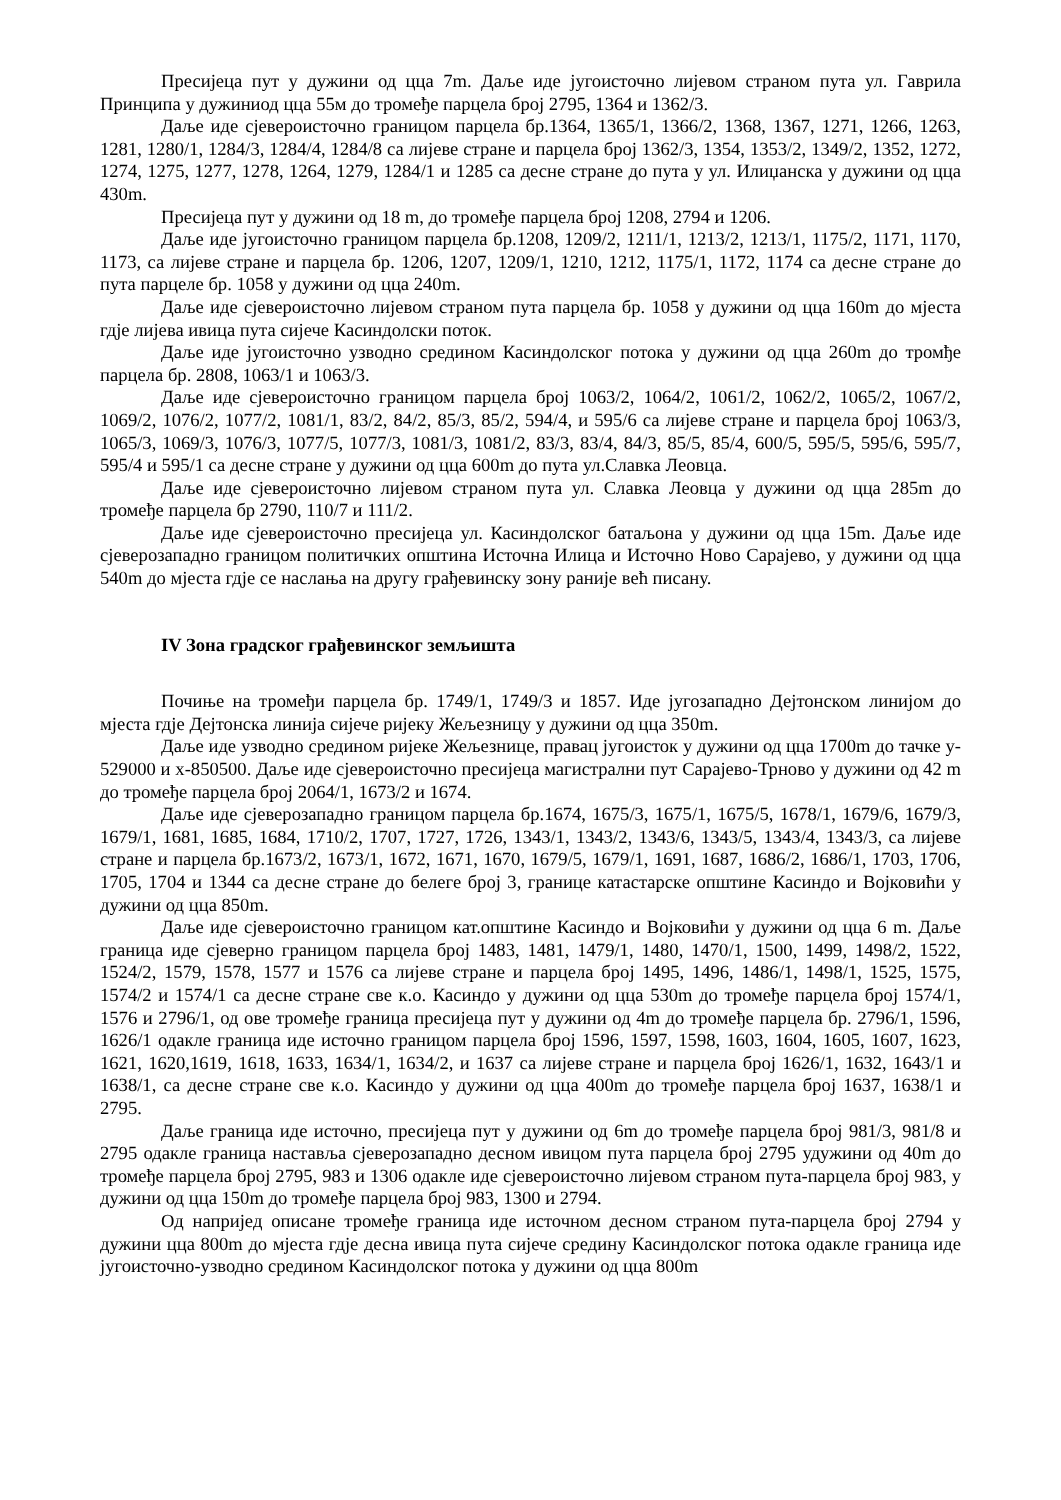Пресијеца пут у дужини од цца 7m. Даље иде југоисточно лијевом страном пута ул. Гаврила Принципа у дужиниод цца 55м до тромеђе парцела број 2795, 1364 и 1362/3.
Даље иде сјевероисточно границом парцела бр.1364, 1365/1, 1366/2, 1368, 1367, 1271, 1266, 1263, 1281, 1280/1, 1284/3, 1284/4, 1284/8 са лијеве стране и парцела број 1362/3, 1354, 1353/2, 1349/2, 1352, 1272, 1274, 1275, 1277, 1278, 1264, 1279, 1284/1 и 1285 са десне стране до пута у ул. Илиџанска у дужини од цца 430m.
Пресијеца пут у дужини од 18 m, до тромеђе парцела број 1208, 2794 и 1206.
Даље иде југоисточно границом парцела бр.1208, 1209/2, 1211/1, 1213/2, 1213/1, 1175/2, 1171, 1170, 1173, са лијеве стране и парцела бр. 1206, 1207, 1209/1, 1210, 1212, 1175/1, 1172, 1174 са десне стране до пута парцеле бр. 1058 у дужини од цца 240m.
Даље иде сјевероисточно лијевом страном пута парцела бр. 1058 у дужини од цца 160m до мјеста гдје лијева ивица пута сијече Касиндолски поток.
Даље иде југоисточно узводно средином Касиндолског потока у дужини од цца 260m до тромђе парцела бр. 2808, 1063/1 и 1063/3.
Даље иде сјевероисточно границом парцела број 1063/2, 1064/2, 1061/2, 1062/2, 1065/2, 1067/2, 1069/2, 1076/2, 1077/2, 1081/1, 83/2, 84/2, 85/3, 85/2, 594/4, и 595/6 са лијеве стране и парцела број 1063/3, 1065/3, 1069/3, 1076/3, 1077/5, 1077/3, 1081/3, 1081/2, 83/3, 83/4, 84/3, 85/5, 85/4, 600/5, 595/5, 595/6, 595/7, 595/4 и 595/1 са десне стране у дужини од цца 600m до пута ул.Славка Леовца.
Даље иде сјевероисточно лијевом страном пута ул. Славка Леовца у дужини од цца 285m до тромеђе парцела бр 2790, 110/7 и 111/2.
Даље иде сјевероисточно пресијеца ул. Касиндолског батаљона у дужини од цца 15m. Даље иде сјеверозападно границом политичких општина Источна Илица и Источно Ново Сарајево, у дужини од цца 540m до мјеста гдје се наслања на другу грађевинску зону раније већ писану.
IV Зона градског грађевинског земљишта
Почиње на тромеђи парцела бр. 1749/1, 1749/3 и 1857. Иде југозападно Дејтонском линијом до мјеста гдје Дејтонска линија сијече ријеку Жељезницу у дужини од цца 350m.
Даље иде узводно средином ријеке Жељезнице, правац југоисток у дужини од цца 1700m до тачке y-529000 и x-850500. Даље иде сјевероисточно пресијеца магистрални пут Сарајево-Трново у дужини од 42 m до тромеђе парцела број 2064/1, 1673/2 и 1674.
Даље иде сјеверозападно границом парцела бр.1674, 1675/3, 1675/1, 1675/5, 1678/1, 1679/6, 1679/3, 1679/1, 1681, 1685, 1684, 1710/2, 1707, 1727, 1726, 1343/1, 1343/2, 1343/6, 1343/5, 1343/4, 1343/3, са лијеве стране и парцела бр.1673/2, 1673/1, 1672, 1671, 1670, 1679/5, 1679/1, 1691, 1687, 1686/2, 1686/1, 1703, 1706, 1705, 1704 и 1344 са десне стране до белеге број 3, границе катастарске општине Касиндо и Војковићи у дужини од цца 850m.
Даље иде сјевероисточно границом кат.општине Касиндо и Војковићи у дужини од цца 6 m. Даље граница иде сјеверно границом парцела број 1483, 1481, 1479/1, 1480, 1470/1, 1500, 1499, 1498/2, 1522, 1524/2, 1579, 1578, 1577 и 1576 са лијеве стране и парцела број 1495, 1496, 1486/1, 1498/1, 1525, 1575, 1574/2 и 1574/1 са десне стране све к.о. Касиндо у дужини од цца 530m до тромеђе парцела број 1574/1, 1576 и 2796/1, од ове тромеђе граница пресијеца пут у дужини од 4m до тромеђе парцела бр. 2796/1, 1596, 1626/1 одакле граница иде источно границом парцела број 1596, 1597, 1598, 1603, 1604, 1605, 1607, 1623, 1621, 1620,1619, 1618, 1633, 1634/1, 1634/2, и 1637 са лијеве стране и парцела број 1626/1, 1632, 1643/1 и 1638/1, са десне стране све к.о. Касиндо у дужини од цца 400m до тромеђе парцела број 1637, 1638/1 и 2795.
Даље граница иде источно, пресијеца пут у дужини од 6m до тромеђе парцела број 981/3, 981/8 и 2795 одакле граница наставља сјеверозападно десном ивицом пута парцела број 2795 удужини од 40m до тромеђе парцела број 2795, 983 и 1306 одакле иде сјевероисточно лијевом страном пута-парцела број 983, у дужини од цца 150m до тромеђе парцела број 983, 1300 и 2794.
Од напријед описане тромеђе граница иде источном десном страном пута-парцела број 2794 у дужини цца 800m до мјеста гдје десна ивица пута сијече средину Касиндолског потока одакле граница иде југоисточно-узводно средином Касиндолског потока у дужини од цца 800m